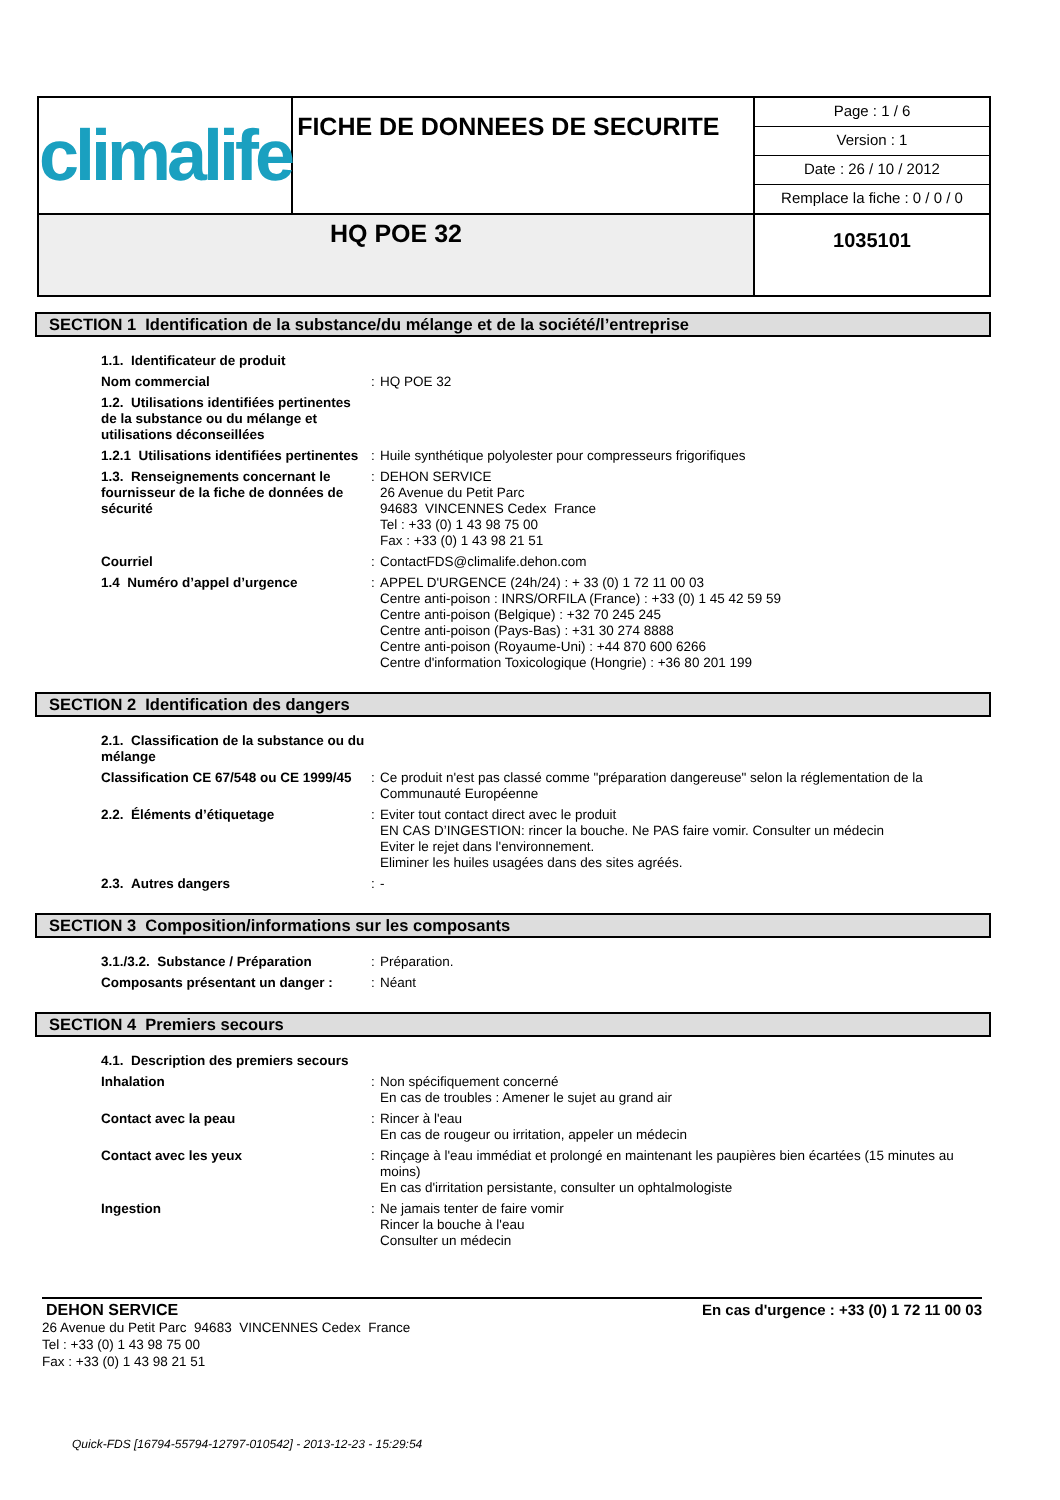| climalife | FICHE DE DONNEES DE SECURITE | Page : 1 / 6 Version : 1 Date : 26 / 10 / 2012 Remplace la fiche : 0 / 0 / 0 |
| HQ POE 32 | | 1035101 |
SECTION 1 Identification de la substance/du mélange et de la société/l’entreprise
| 1.1. Identificateur de produit | | |
| Nom commercial | : | HQ POE 32 |
| 1.2. Utilisations identifiées pertinentes de la substance ou du mélange et utilisations déconseillées | | |
| 1.2.1 Utilisations identifiées pertinentes | : | Huile synthétique polyolester pour compresseurs frigorifiques |
| 1.3. Renseignements concernant le fournisseur de la fiche de données de sécurité | : | DEHON SERVICE 26 Avenue du Petit Parc 94683 VINCENNES Cedex France Tel : +33 (0) 1 43 98 75 00 Fax : +33 (0) 1 43 98 21 51 |
| Courriel | : | ContactFDS@climalife.dehon.com |
| 1.4 Numéro d’appel d’urgence | : | APPEL D'URGENCE (24h/24) : + 33 (0) 1 72 11 00 03 Centre anti-poison : INRS/ORFILA (France) : +33 (0) 1 45 42 59 59 Centre anti-poison (Belgique) : +32 70 245 245 Centre anti-poison (Pays-Bas) : +31 30 274 8888 Centre anti-poison (Royaume-Uni) : +44 870 600 6266 Centre d'information Toxicologique (Hongrie) : +36 80 201 199 |
SECTION 2 Identification des dangers
| 2.1. Classification de la substance ou du mélange | | |
| Classification CE 67/548 ou CE 1999/45 | : | Ce produit n'est pas classé comme "préparation dangereuse" selon la réglementation de la Communauté Européenne |
| 2.2. Éléments d’étiquetage | : | Eviter tout contact direct avec le produit EN CAS D’INGESTION: rincer la bouche. Ne PAS faire vomir. Consulter un médecin Eviter le rejet dans l'environnement. Eliminer les huiles usagées dans des sites agréés. |
| 2.3. Autres dangers | : | - |
SECTION 3 Composition/informations sur les composants
| 3.1./3.2. Substance / Préparation | : | Préparation. |
| Composants présentant un danger : | : | Néant |
SECTION 4 Premiers secours
| 4.1. Description des premiers secours | | |
| Inhalation | : | Non spécifiquement concerné En cas de troubles : Amener le sujet au grand air |
| Contact avec la peau | : | Rincer à l'eau En cas de rougeur ou irritation, appeler un médecin |
| Contact avec les yeux | : | Rinçage à l'eau immédiat et prolongé en maintenant les paupières bien écartées (15 minutes au moins) En cas d'irritation persistante, consulter un ophtalmologiste |
| Ingestion | : | Ne jamais tenter de faire vomir Rincer la bouche à l'eau Consulter un médecin |
En cas d'urgence : +33 (0) 1 72 11 00 03 DEHON SERVICE
26 Avenue du Petit Parc 94683 VINCENNES Cedex France
Tel : +33 (0) 1 43 98 75 00
Fax : +33 (0) 1 43 98 21 51
Quick-FDS [16794-55794-12797-010542] - 2013-12-23 - 15:29:54